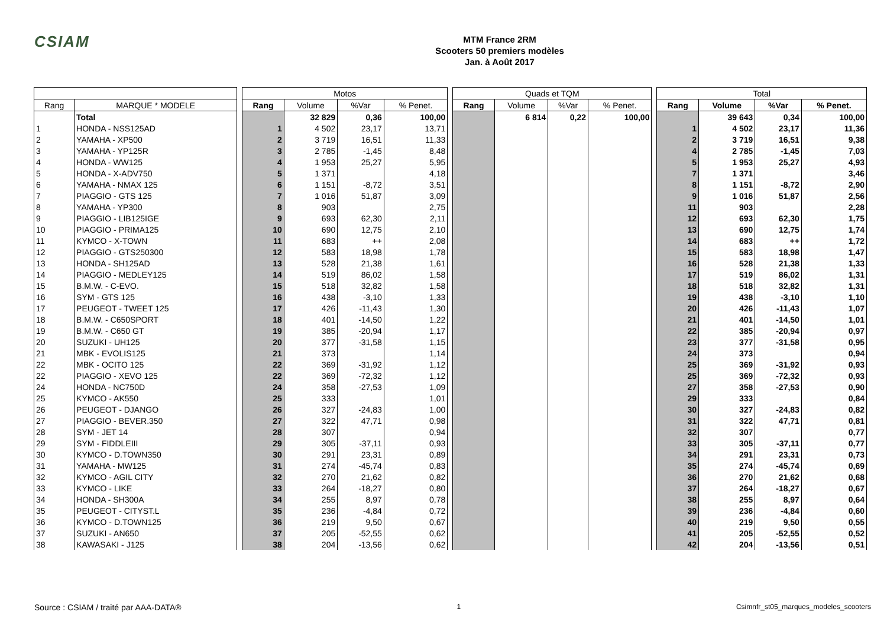CSIAM
MTM France 2RM
Scooters 50 premiers modèles
Jan. à Août 2017
| | | | Motos | | | | | Quads et TQM | | | | | Total | | | |
| --- | --- | --- | --- | --- | --- | --- | --- | --- | --- | --- | --- | --- | --- | --- | --- | --- |
| Rang | MARQUE * MODELE | | Rang | Volume | %Var | % Penet. | | Rang | Volume | %Var | % Penet. | | Rang | Volume | %Var | % Penet. |
| | Total | | | 32 829 | 0,36 | 100,00 | | | 6 814 | 0,22 | 100,00 | | | 39 643 | 0,34 | 100,00 |
| 1 | HONDA - NSS125AD | | 1 | 4 502 | 23,17 | 13,71 | | | | | | | 1 | 4 502 | 23,17 | 11,36 |
| 2 | YAMAHA - XP500 | | 2 | 3 719 | 16,51 | 11,33 | | | | | | | 2 | 3 719 | 16,51 | 9,38 |
| 3 | YAMAHA - YP125R | | 3 | 2 785 | -1,45 | 8,48 | | | | | | | 4 | 2 785 | -1,45 | 7,03 |
| 4 | HONDA - WW125 | | 4 | 1 953 | 25,27 | 5,95 | | | | | | | 5 | 1 953 | 25,27 | 4,93 |
| 5 | HONDA - X-ADV750 | | 5 | 1 371 | | 4,18 | | | | | | | 7 | 1 371 | | 3,46 |
| 6 | YAMAHA - NMAX 125 | | 6 | 1 151 | -8,72 | 3,51 | | | | | | | 8 | 1 151 | -8,72 | 2,90 |
| 7 | PIAGGIO - GTS 125 | | 7 | 1 016 | 51,87 | 3,09 | | | | | | | 9 | 1 016 | 51,87 | 2,56 |
| 8 | YAMAHA - YP300 | | 8 | 903 | | 2,75 | | | | | | | 11 | 903 | | 2,28 |
| 9 | PIAGGIO - LIB125IGE | | 9 | 693 | 62,30 | 2,11 | | | | | | | 12 | 693 | 62,30 | 1,75 |
| 10 | PIAGGIO - PRIMA125 | | 10 | 690 | 12,75 | 2,10 | | | | | | | 13 | 690 | 12,75 | 1,74 |
| 11 | KYMCO - X-TOWN | | 11 | 683 | ++ | 2,08 | | | | | | | 14 | 683 | ++ | 1,72 |
| 12 | PIAGGIO - GTS250300 | | 12 | 583 | 18,98 | 1,78 | | | | | | | 15 | 583 | 18,98 | 1,47 |
| 13 | HONDA - SH125AD | | 13 | 528 | 21,38 | 1,61 | | | | | | | 16 | 528 | 21,38 | 1,33 |
| 14 | PIAGGIO - MEDLEY125 | | 14 | 519 | 86,02 | 1,58 | | | | | | | 17 | 519 | 86,02 | 1,31 |
| 15 | B.M.W. - C-EVO. | | 15 | 518 | 32,82 | 1,58 | | | | | | | 18 | 518 | 32,82 | 1,31 |
| 16 | SYM - GTS 125 | | 16 | 438 | -3,10 | 1,33 | | | | | | | 19 | 438 | -3,10 | 1,10 |
| 17 | PEUGEOT - TWEET 125 | | 17 | 426 | -11,43 | 1,30 | | | | | | | 20 | 426 | -11,43 | 1,07 |
| 18 | B.M.W. - C650SPORT | | 18 | 401 | -14,50 | 1,22 | | | | | | | 21 | 401 | -14,50 | 1,01 |
| 19 | B.M.W. - C650 GT | | 19 | 385 | -20,94 | 1,17 | | | | | | | 22 | 385 | -20,94 | 0,97 |
| 20 | SUZUKI - UH125 | | 20 | 377 | -31,58 | 1,15 | | | | | | | 23 | 377 | -31,58 | 0,95 |
| 21 | MBK - EVOLIS125 | | 21 | 373 | | 1,14 | | | | | | | 24 | 373 | | 0,94 |
| 22 | MBK - OCITO 125 | | 22 | 369 | -31,92 | 1,12 | | | | | | | 25 | 369 | -31,92 | 0,93 |
| 22 | PIAGGIO - XEVO 125 | | 22 | 369 | -72,32 | 1,12 | | | | | | | 25 | 369 | -72,32 | 0,93 |
| 24 | HONDA - NC750D | | 24 | 358 | -27,53 | 1,09 | | | | | | | 27 | 358 | -27,53 | 0,90 |
| 25 | KYMCO - AK550 | | 25 | 333 | | 1,01 | | | | | | | 29 | 333 | | 0,84 |
| 26 | PEUGEOT - DJANGO | | 26 | 327 | -24,83 | 1,00 | | | | | | | 30 | 327 | -24,83 | 0,82 |
| 27 | PIAGGIO - BEVER.350 | | 27 | 322 | 47,71 | 0,98 | | | | | | | 31 | 322 | 47,71 | 0,81 |
| 28 | SYM - JET 14 | | 28 | 307 | | 0,94 | | | | | | | 32 | 307 | | 0,77 |
| 29 | SYM - FIDDLEIII | | 29 | 305 | -37,11 | 0,93 | | | | | | | 33 | 305 | -37,11 | 0,77 |
| 30 | KYMCO - D.TOWN350 | | 30 | 291 | 23,31 | 0,89 | | | | | | | 34 | 291 | 23,31 | 0,73 |
| 31 | YAMAHA - MW125 | | 31 | 274 | -45,74 | 0,83 | | | | | | | 35 | 274 | -45,74 | 0,69 |
| 32 | KYMCO - AGIL CITY | | 32 | 270 | 21,62 | 0,82 | | | | | | | 36 | 270 | 21,62 | 0,68 |
| 33 | KYMCO - LIKE | | 33 | 264 | -18,27 | 0,80 | | | | | | | 37 | 264 | -18,27 | 0,67 |
| 34 | HONDA - SH300A | | 34 | 255 | 8,97 | 0,78 | | | | | | | 38 | 255 | 8,97 | 0,64 |
| 35 | PEUGEOT - CITYST.L | | 35 | 236 | -4,84 | 0,72 | | | | | | | 39 | 236 | -4,84 | 0,60 |
| 36 | KYMCO - D.TOWN125 | | 36 | 219 | 9,50 | 0,67 | | | | | | | 40 | 219 | 9,50 | 0,55 |
| 37 | SUZUKI - AN650 | | 37 | 205 | -52,55 | 0,62 | | | | | | | 41 | 205 | -52,55 | 0,52 |
| 38 | KAWASAKI - J125 | | 38 | 204 | -13,56 | 0,62 | | | | | | | 42 | 204 | -13,56 | 0,51 |
Source : CSIAM / traité par AAA-DATA® 1 Csimnfr_st05_marques_modeles_scooters